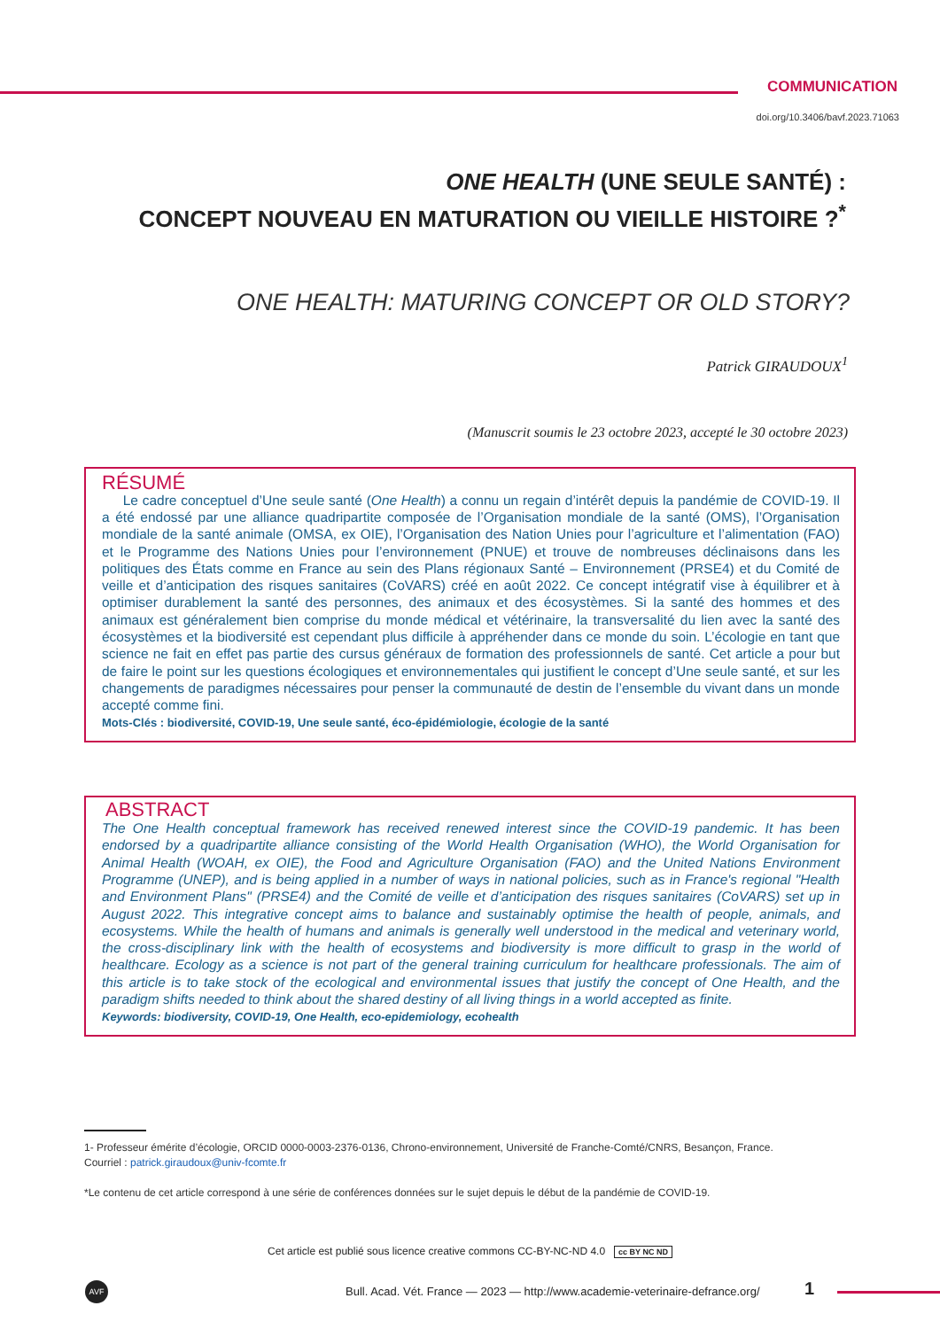COMMUNICATION
doi.org/10.3406/bavf.2023.71063
ONE HEALTH (UNE SEULE SANTÉ) :
CONCEPT NOUVEAU EN MATURATION OU VIEILLE HISTOIRE ?<sup>*</sup>
ONE HEALTH: MATURING CONCEPT OR OLD STORY?
Patrick GIRAUDOUX<sup>1</sup>
(Manuscrit soumis le 23 octobre 2023, accepté le 30 octobre 2023)
RÉSUMÉ
Le cadre conceptuel d’Une seule santé (One Health) a connu un regain d’intérêt depuis la pandémie de COVID-19. Il a été endossé par une alliance quadripartite composée de l’Organisation mondiale de la santé (OMS), l’Organisation mondiale de la santé animale (OMSA, ex OIE), l’Organisation des Nation Unies pour l’agriculture et l’alimentation (FAO) et le Programme des Nations Unies pour l’environnement (PNUE) et trouve de nombreuses déclinaisons dans les politiques des États comme en France au sein des Plans régionaux Santé – Environnement (PRSE4) et du Comité de veille et d’anticipation des risques sanitaires (CoVARS) créé en août 2022. Ce concept intégratif vise à équilibrer et à optimiser durablement la santé des personnes, des animaux et des écosystèmes. Si la santé des hommes et des animaux est généralement bien comprise du monde médical et vétérinaire, la transversalité du lien avec la santé des écosystèmes et la biodiversité est cependant plus difficile à appréhender dans ce monde du soin. L’écologie en tant que science ne fait en effet pas partie des cursus généraux de formation des professionnels de santé. Cet article a pour but de faire le point sur les questions écologiques et environnementales qui justifient le concept d’Une seule santé, et sur les changements de paradigmes nécessaires pour penser la communauté de destin de l’ensemble du vivant dans un monde accepté comme fini.
Mots-Clés : biodiversité, COVID-19, Une seule santé, éco-épidémiologie, écologie de la santé
ABSTRACT
The One Health conceptual framework has received renewed interest since the COVID-19 pandemic. It has been endorsed by a quadripartite alliance consisting of the World Health Organisation (WHO), the World Organisation for Animal Health (WOAH, ex OIE), the Food and Agriculture Organisation (FAO) and the United Nations Environment Programme (UNEP), and is being applied in a number of ways in national policies, such as in France's regional "Health and Environment Plans" (PRSE4) and the Comité de veille et d’anticipation des risques sanitaires (CoVARS) set up in August 2022. This integrative concept aims to balance and sustainably optimise the health of people, animals, and ecosystems. While the health of humans and animals is generally well understood in the medical and veterinary world, the cross-disciplinary link with the health of ecosystems and biodiversity is more difficult to grasp in the world of healthcare. Ecology as a science is not part of the general training curriculum for healthcare professionals. The aim of this article is to take stock of the ecological and environmental issues that justify the concept of One Health, and the paradigm shifts needed to think about the shared destiny of all living things in a world accepted as finite.
Keywords: biodiversity, COVID-19, One Health, eco-epidemiology, ecohealth
1- Professeur émérite d’écologie, ORCID 0000-0003-2376-0136, Chrono-environnement, Université de Franche-Comté/CNRS, Besançon, France.
Courriel : patrick.giraudoux@univ-fcomte.fr
*Le contenu de cet article correspond à une série de conférences données sur le sujet depuis le début de la pandémie de COVID-19.
Cet article est publié sous licence creative commons CC-BY-NC-ND 4.0 cc BY NC ND
AVF
Bull. Acad. Vét. France — 2023 — http://www.academie-veterinaire-defrance.org/
1